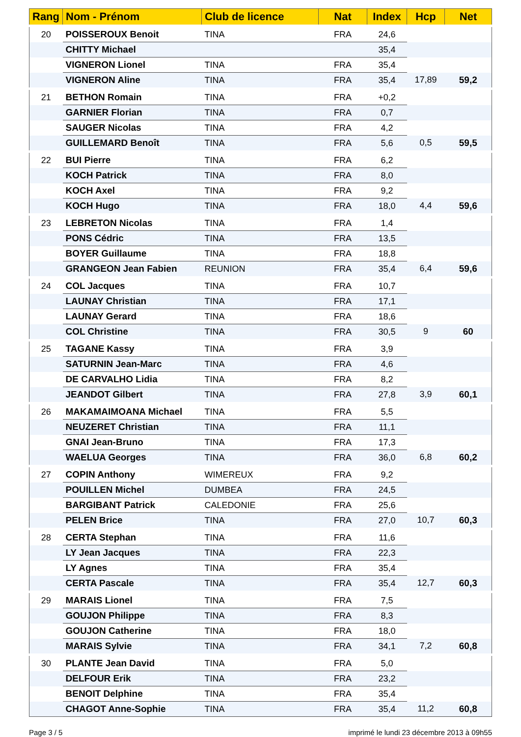| Rang | Nom - Prénom | Club de licence | Nat | Index | Hcp | Net |
| --- | --- | --- | --- | --- | --- | --- |
| 20 | POISSEROUX Benoit | TINA | FRA | 24,6 | | |
| | CHITTY Michael | | | 35,4 | | |
| | VIGNERON Lionel | TINA | FRA | 35,4 | | |
| | VIGNERON Aline | TINA | FRA | 35,4 | 17,89 | 59,2 |
| 21 | BETHON Romain | TINA | FRA | +0,2 | | |
| | GARNIER Florian | TINA | FRA | 0,7 | | |
| | SAUGER Nicolas | TINA | FRA | 4,2 | | |
| | GUILLEMARD Benoît | TINA | FRA | 5,6 | 0,5 | 59,5 |
| 22 | BUI Pierre | TINA | FRA | 6,2 | | |
| | KOCH Patrick | TINA | FRA | 8,0 | | |
| | KOCH Axel | TINA | FRA | 9,2 | | |
| | KOCH Hugo | TINA | FRA | 18,0 | 4,4 | 59,6 |
| 23 | LEBRETON Nicolas | TINA | FRA | 1,4 | | |
| | PONS Cédric | TINA | FRA | 13,5 | | |
| | BOYER Guillaume | TINA | FRA | 18,8 | | |
| | GRANGEON Jean Fabien | REUNION | FRA | 35,4 | 6,4 | 59,6 |
| 24 | COL Jacques | TINA | FRA | 10,7 | | |
| | LAUNAY Christian | TINA | FRA | 17,1 | | |
| | LAUNAY Gerard | TINA | FRA | 18,6 | | |
| | COL Christine | TINA | FRA | 30,5 | 9 | 60 |
| 25 | TAGANE Kassy | TINA | FRA | 3,9 | | |
| | SATURNIN Jean-Marc | TINA | FRA | 4,6 | | |
| | DE CARVALHO Lidia | TINA | FRA | 8,2 | | |
| | JEANDOT Gilbert | TINA | FRA | 27,8 | 3,9 | 60,1 |
| 26 | MAKAMAIMOANA Michael | TINA | FRA | 5,5 | | |
| | NEUZERET Christian | TINA | FRA | 11,1 | | |
| | GNAI Jean-Bruno | TINA | FRA | 17,3 | | |
| | WAELUA Georges | TINA | FRA | 36,0 | 6,8 | 60,2 |
| 27 | COPIN Anthony | WIMEREUX | FRA | 9,2 | | |
| | POUILLEN Michel | DUMBEA | FRA | 24,5 | | |
| | BARGIBANT Patrick | CALEDONIE | FRA | 25,6 | | |
| | PELEN Brice | TINA | FRA | 27,0 | 10,7 | 60,3 |
| 28 | CERTA Stephan | TINA | FRA | 11,6 | | |
| | LY Jean Jacques | TINA | FRA | 22,3 | | |
| | LY Agnes | TINA | FRA | 35,4 | | |
| | CERTA Pascale | TINA | FRA | 35,4 | 12,7 | 60,3 |
| 29 | MARAIS Lionel | TINA | FRA | 7,5 | | |
| | GOUJON Philippe | TINA | FRA | 8,3 | | |
| | GOUJON Catherine | TINA | FRA | 18,0 | | |
| | MARAIS Sylvie | TINA | FRA | 34,1 | 7,2 | 60,8 |
| 30 | PLANTE Jean David | TINA | FRA | 5,0 | | |
| | DELFOUR Erik | TINA | FRA | 23,2 | | |
| | BENOIT Delphine | TINA | FRA | 35,4 | | |
| | CHAGOT Anne-Sophie | TINA | FRA | 35,4 | 11,2 | 60,8 |
Page 3 / 5 imprimé le lundi 23 décembre 2013 à 09h55